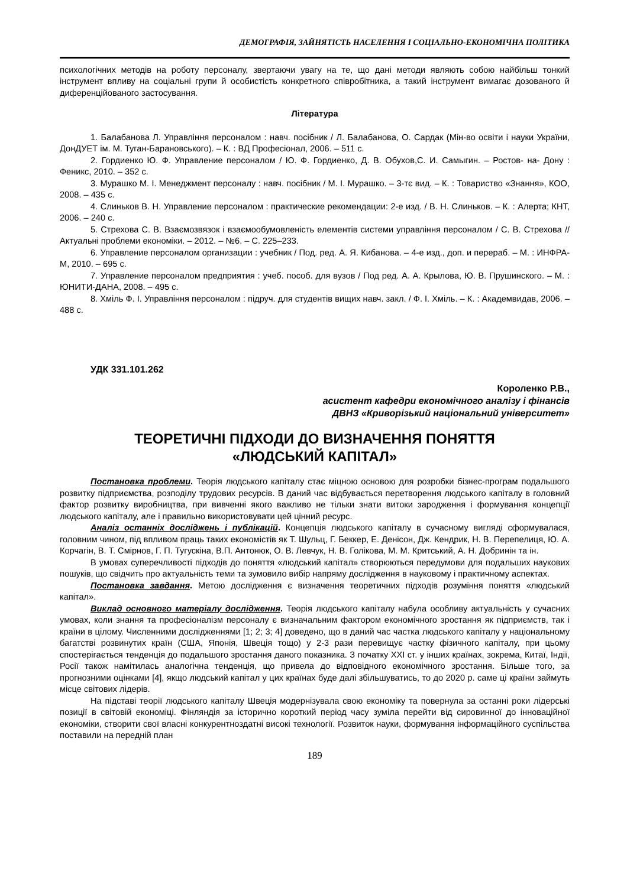ДЕМОГРАФІЯ, ЗАЙНЯТІСТЬ НАСЕЛЕННЯ І СОЦІАЛЬНО-ЕКОНОМІЧНА ПОЛІТИКА
психологічних методів на роботу персоналу, звертаючи увагу на те, що дані методи являють собою найбільш тонкий інструмент впливу на соціальні групи й особистість конкретного співробітника, а такий інструмент вимагає дозованого й диференційованого застосування.
Література
1. Балабанова Л. Управління персоналом : навч. посібник / Л. Балабанова, О. Сардак (Мін-во освіти і науки України, ДонДУЕТ ім. М. Туган-Барановського). – К. : ВД Професіонал, 2006. – 511 с.
2. Гордиенко Ю. Ф. Управление персоналом / Ю. Ф. Гордиенко, Д. В. Обухов,С. И. Самыгин. – Ростов- на- Дону : Феникс, 2010. – 352 с.
3. Мурашко М. І. Менеджмент персоналу : навч. посібник / М. І. Мурашко. – 3-тє вид. – К. : Товариство «Знання», КОО, 2008. – 435 с.
4. Слиньков В. Н. Управление персоналом : практические рекомендации: 2-е изд. / В. Н. Слиньков. – К. : Алерта; КНТ, 2006. – 240 с.
5. Стрехова С. В. Взаємозвязок і взаємообумовленість елементів системи управління персоналом / С. В. Стрехова // Актуальні проблеми економіки. – 2012. – №6. – С. 225–233.
6. Управление персоналом организации : учебник / Под. ред. А. Я. Кибанова. – 4-е изд., доп. и перераб. – М. : ИНФРА-М, 2010. – 695 с.
7. Управление персоналом предприятия : учеб. пособ. для вузов / Под ред. А. А. Крылова, Ю. В. Прушинского. – М. : ЮНИТИ-ДАНА, 2008. – 495 с.
8. Хміль Ф. І. Управління персоналом : підруч. для студентів вищих навч. закл. / Ф. І. Хміль. – К. : Академвидав, 2006. – 488 с.
УДК 331.101.262
Короленко Р.В.,
асистент кафедри економічного аналізу і фінансів
ДВНЗ «Криворізький національний університет»
ТЕОРЕТИЧНІ ПІДХОДИ ДО ВИЗНАЧЕННЯ ПОНЯТТЯ
«ЛЮДСЬКИЙ КАПІТАЛ»
Постановка проблеми. Теорія людського капіталу стає міцною основою для розробки бізнес-програм подальшого розвитку підприємства, розподілу трудових ресурсів. В даний час відбувається перетворення людського капіталу в головний фактор розвитку виробництва, при вивченні якого важливо не тільки знати витоки зародження і формування концепції людського капіталу, але і правильно використовувати цей цінний ресурс.
Аналіз останніх досліджень і публікацій. Концепція людського капіталу в сучасному вигляді сформувалася, головним чином, під впливом праць таких економістів як Т. Шульц, Г. Беккер, Е. Денісон, Дж. Кендрик, Н. В. Перепелиця, Ю. А. Корчагін, В. Т. Смірнов, Г. П. Тугускіна, В.П. Антонюк, О. В. Левчук, Н. В. Голікова, М. М. Критський, А. Н. Добринін та ін.
В умовах суперечливості підходів до поняття «людський капітал» створюються передумови для подальших наукових пошуків, що свідчить про актуальність теми та зумовило вибір напряму дослідження в науковому і практичному аспектах.
Постановка завдання. Метою дослідження є визначення теоретичних підходів розуміння поняття «людський капітал».
Виклад основного матеріалу дослідження. Теорія людського капіталу набула особливу актуальність у сучасних умовах, коли знання та професіоналізм персоналу є визначальним фактором економічного зростання як підприємств, так і країни в цілому. Численними дослідженнями [1; 2; 3; 4] доведено, що в даний час частка людського капіталу у національному багатстві розвинутих країн (США, Японія, Швеція тощо) у 2-3 рази перевищує частку фізичного капіталу, при цьому спостерігається тенденція до подальшого зростання даного показника. З початку XXI ст. у інших країнах, зокрема, Китаї, Індії, Росії також намітилась аналогічна тенденція, що привела до відповідного економічного зростання. Більше того, за прогнозними оцінками [4], якщо людський капітал у цих країнах буде далі збільшуватись, то до 2020 р. саме ці країни займуть місце світових лідерів.
На підставі теорії людського капіталу Швеція модернізувала свою економіку та повернула за останні роки лідерські позиції в світовій економіці. Фінляндія за історично короткий період часу зуміла перейти від сировинної до інноваційної економіки, створити свої власні конкурентноздатні високі технології. Розвиток науки, формування інформаційного суспільства поставили на передній план
189